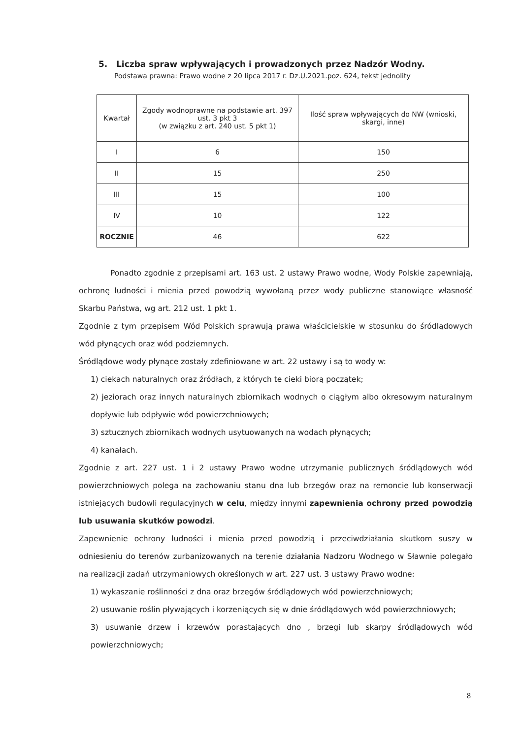5. Liczba spraw wpływających i prowadzonych przez Nadzór Wodny.
Podstawa prawna: Prawo wodne z 20 lipca 2017 r. Dz.U.2021.poz. 624, tekst jednolity
| Kwartał | Zgody wodnoprawne na podstawie art. 397 ust. 3 pkt 3 (w związku z art. 240 ust. 5 pkt 1) | Ilość spraw wpływających do NW (wnioski, skargi, inne) |
| --- | --- | --- |
| I | 6 | 150 |
| II | 15 | 250 |
| III | 15 | 100 |
| IV | 10 | 122 |
| ROCZNIE | 46 | 622 |
Ponadto zgodnie z przepisami art. 163 ust. 2 ustawy Prawo wodne, Wody Polskie zapewniają, ochronę ludności i mienia przed powodzią wywołaną przez wody publiczne stanowiące własność Skarbu Państwa, wg art. 212 ust. 1 pkt 1.
Zgodnie z tym przepisem Wód Polskich sprawują prawa właścicielskie w stosunku do śródlądowych wód płynących oraz wód podziemnych.
Śródlądowe wody płynące zostały zdefiniowane w art. 22 ustawy i są to wody w:
1) ciekach naturalnych oraz źródłach, z których te cieki biorą początek;
2) jeziorach oraz innych naturalnych zbiornikach wodnych o ciągłym albo okresowym naturalnym dopływie lub odpływie wód powierzchniowych;
3) sztucznych zbiornikach wodnych usytuowanych na wodach płynących;
4) kanałach.
Zgodnie z art. 227 ust. 1 i 2 ustawy Prawo wodne utrzymanie publicznych śródlądowych wód powierzchniowych polega na zachowaniu stanu dna lub brzegów oraz na remoncie lub konserwacji istniejących budowli regulacyjnych w celu, między innymi zapewnienia ochrony przed powodzią lub usuwania skutków powodzi.
Zapewnienie ochrony ludności i mienia przed powodzią i przeciwdziałania skutkom suszy w odniesieniu do terenów zurbanizowanych na terenie działania Nadzoru Wodnego w Sławnie polegało na realizacji zadań utrzymaniowych określonych w art. 227 ust. 3 ustawy Prawo wodne:
1) wykaszanie roślinności z dna oraz brzegów śródlądowych wód powierzchniowych;
2) usuwanie roślin pływających i korzeniących się w dnie śródlądowych wód powierzchniowych;
3) usuwanie drzew i krzewów porastających dno , brzegi lub skarpy śródlądowych wód powierzchniowych;
8